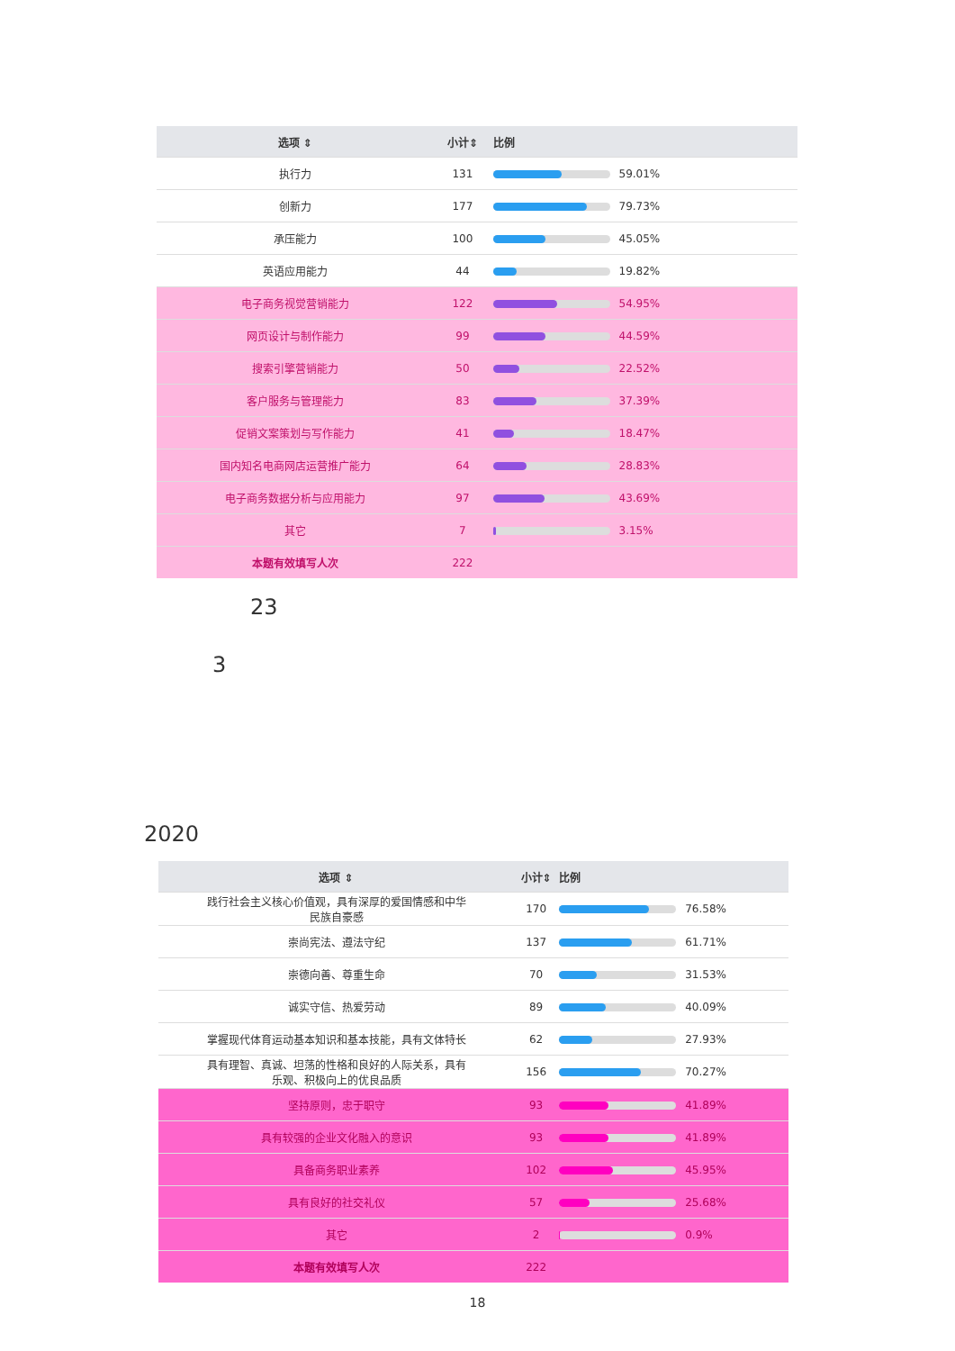| 选项 ⇕ | 小计⇕ | 比例 |
| --- | --- | --- |
| 执行力 | 131 | 59.01% |
| 创新力 | 177 | 79.73% |
| 承压能力 | 100 | 45.05% |
| 英语应用能力 | 44 | 19.82% |
| 电子商务视觉营销能力 | 122 | 54.95% |
| 网页设计与制作能力 | 99 | 44.59% |
| 搜索引擎营销能力 | 50 | 22.52% |
| 客户服务与管理能力 | 83 | 37.39% |
| 促销文案策划与写作能力 | 41 | 18.47% |
| 国内知名电商网店运营推广能力 | 64 | 28.83% |
| 电子商务数据分析与应用能力 | 97 | 43.69% |
| 其它 | 7 | 3.15% |
| 本题有效填写人次 | 222 | |
23
3
2020
| 选项 ⇕ | 小计⇕ | 比例 |
| --- | --- | --- |
| 践行社会主义核心价值观，具有深厚的爱国情感和中华 民族自豪感 | 170 | 76.58% |
| 崇尚宪法、遵法守纪 | 137 | 61.71% |
| 崇德向善、尊重生命 | 70 | 31.53% |
| 诚实守信、热爱劳动 | 89 | 40.09% |
| 掌握现代体育运动基本知识和基本技能，具有文体特长 | 62 | 27.93% |
| 具有理智、真诚、坦荡的性格和良好的人际关系，具有 乐观、积极向上的优良品质 | 156 | 70.27% |
| 坚持原则，忠于职守 | 93 | 41.89% |
| 具有较强的企业文化融入的意识 | 93 | 41.89% |
| 具备商务职业素养 | 102 | 45.95% |
| 具有良好的社交礼仪 | 57 | 25.68% |
| 其它 | 2 | 0.9% |
| 本题有效填写人次 | 222 | |
18